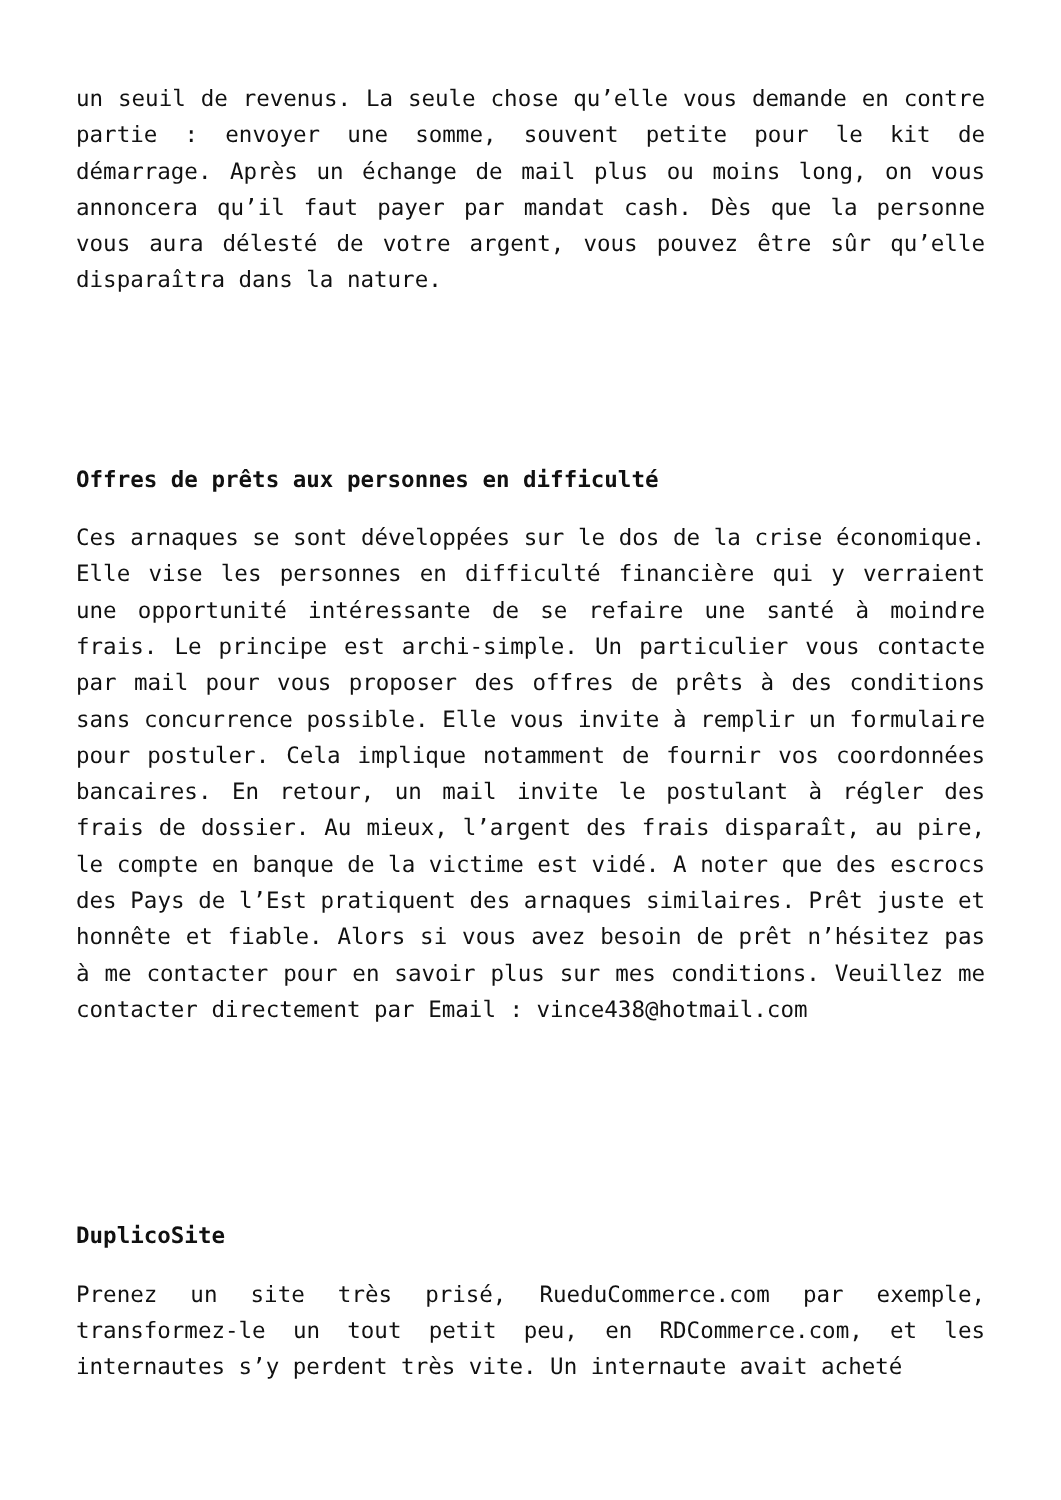un seuil de revenus. La seule chose qu’elle vous demande en contre partie : envoyer une somme, souvent petite pour le kit de démarrage. Après un échange de mail plus ou moins long, on vous annoncera qu’il faut payer par mandat cash. Dès que la personne vous aura délesté de votre argent, vous pouvez être sûr qu’elle disparaîtra dans la nature.
Offres de prêts aux personnes en difficulté
Ces arnaques se sont développées sur le dos de la crise économique. Elle vise les personnes en difficulté financière qui y verraient une opportunité intéressante de se refaire une santé à moindre frais. Le principe est archi-simple. Un particulier vous contacte par mail pour vous proposer des offres de prêts à des conditions sans concurrence possible. Elle vous invite à remplir un formulaire pour postuler. Cela implique notamment de fournir vos coordonnées bancaires. En retour, un mail invite le postulant à régler des frais de dossier. Au mieux, l’argent des frais disparaît, au pire, le compte en banque de la victime est vidé. A noter que des escrocs des Pays de l’Est pratiquent des arnaques similaires. Prêt juste et honnête et fiable. Alors si vous avez besoin de prêt n’hésitez pas à me contacter pour en savoir plus sur mes conditions. Veuillez me contacter directement par Email : vince438@hotmail.com
DuplicoSite
Prenez un site très prisé, RueduCommerce.com par exemple, transformez-le un tout petit peu, en RDCommerce.com, et les internautes s’y perdent très vite. Un internaute avait acheté